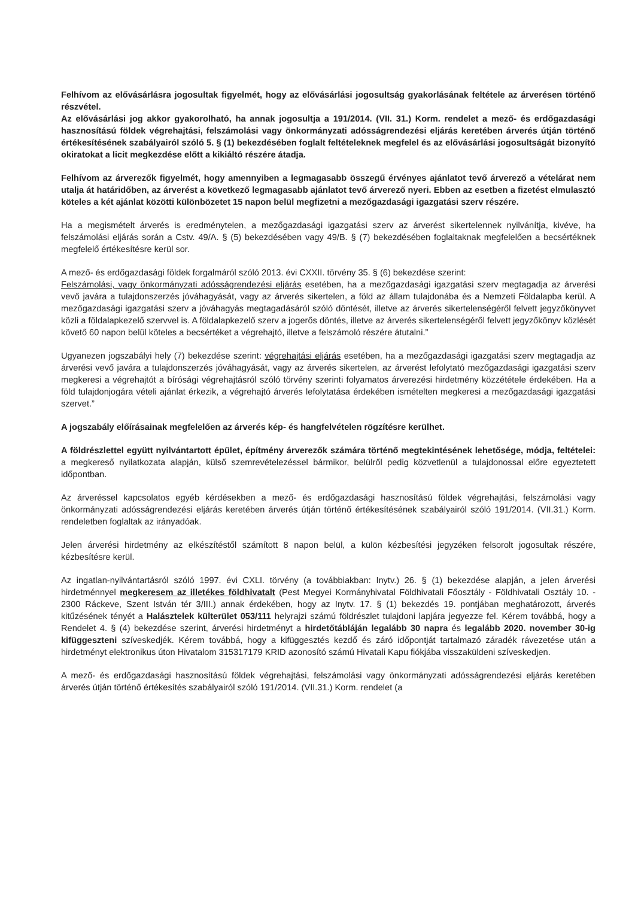Felhívom az elővásárlásra jogosultak figyelmét, hogy az elővásárlási jogosultság gyakorlásának feltétele az árverésen történő részvétel.
Az elővásárlási jog akkor gyakorolható, ha annak jogosultja a 191/2014. (VII. 31.) Korm. rendelet a mező- és erdőgazdasági hasznosítású földek végrehajtási, felszámolási vagy önkormányzati adósságrendezési eljárás keretében árverés útján történő értékesítésének szabályairól szóló 5. § (1) bekezdésében foglalt feltételeknek megfelel és az elővásárlási jogosultságát bizonyító okiratokat a licit megkezdése előtt a kikiáltó részére átadja.
Felhívom az árverezők figyelmét, hogy amennyiben a legmagasabb összegű érvényes ajánlatot tevő árverező a vételárat nem utalja át határidőben, az árverést a következő legmagasabb ajánlatot tevő árverező nyeri. Ebben az esetben a fizetést elmulasztó köteles a két ajánlat közötti különbözetet 15 napon belül megfizetni a mezőgazdasági igazgatási szerv részére.
Ha a megismételt árverés is eredménytelen, a mezőgazdasági igazgatási szerv az árverést sikertelennek nyilvánítja, kivéve, ha felszámolási eljárás során a Cstv. 49/A. § (5) bekezdésében vagy 49/B. § (7) bekezdésében foglaltaknak megfelelően a becsértéknek megfelelő értékesítésre kerül sor.
A mező- és erdőgazdasági földek forgalmáról szóló 2013. évi CXXII. törvény 35. § (6) bekezdése szerint:
Felszámolási, vagy önkormányzati adósságrendezési eljárás esetében, ha a mezőgazdasági igazgatási szerv megtagadja az árverési vevő javára a tulajdonszerzés jóváhagyását, vagy az árverés sikertelen, a föld az állam tulajdonába és a Nemzeti Földalapba kerül. A mezőgazdasági igazgatási szerv a jóváhagyás megtagadásáról szóló döntését, illetve az árverés sikertelenségéről felvett jegyzőkönyvet közli a földalapkezelő szervvel is. A földalapkezelő szerv a jogerős döntés, illetve az árverés sikertelenségéről felvett jegyzőkönyv közlését követő 60 napon belül köteles a becsértéket a végrehajtó, illetve a felszámoló részére átutalni.”
Ugyanezen jogszabályi hely (7) bekezdése szerint: végrehajtási eljárás esetében, ha a mezőgazdasági igazgatási szerv megtagadja az árverési vevő javára a tulajdonszerzés jóváhagyását, vagy az árverés sikertelen, az árverést lefolytató mezőgazdasági igazgatási szerv megkeresi a végrehajtót a bírósági végrehajtásról szóló törvény szerinti folyamatos árverezési hirdetmény közzététele érdekében. Ha a föld tulajdonjogára vételi ajánlat érkezik, a végrehajtó árverés lefolytatása érdekében ismételten megkeresi a mezőgazdasági igazgatási szervet.”
A jogszabály előírásainak megfelelően az árverés kép- és hangfelvételen rögzítésre kerülhet.
A földrészlettel együtt nyilvántartott épület, építmény árverezők számára történő megtekintésének lehetősége, módja, feltételei: a megkereső nyilatkozata alapján, külső szemrevételezéssel bármikor, belülről pedig közvetlenül a tulajdonossal előre egyeztetett időpontban.
Az árveréssel kapcsolatos egyéb kérdésekben a mező- és erdőgazdasági hasznosítású földek végrehajtási, felszámolási vagy önkormányzati adósságrendezési eljárás keretében árverés útján történő értékesítésének szabályairól szóló 191/2014. (VII.31.) Korm. rendeletben foglaltak az irányadóak.
Jelen árverési hirdetmény az elkészítéstől számított 8 napon belül, a külön kézbesítési jegyzéken felsorolt jogosultak részére, kézbesítésre kerül.
Az ingatlan-nyilvántartásról szóló 1997. évi CXLI. törvény (a továbbiakban: Inytv.) 26. § (1) bekezdése alapján, a jelen árverési hirdetménnyel megkeresem az illetékes földhivatalt (Pest Megyei Kormányhivatal Földhivatali Főosztály - Földhivatali Osztály 10. - 2300 Ráckeve, Szent István tér 3/III.) annak érdekében, hogy az Inytv. 17. § (1) bekezdés 19. pontjában meghatározott, árverés kitűzésének tényét a Halásztelek külterület 053/111 helyrajzi számú földrészlet tulajdoni lapjára jegyezze fel. Kérem továbbá, hogy a Rendelet 4. § (4) bekezdése szerint, árverési hirdetményt a hirdetőtábláján legalább 30 napra és legalább 2020. november 30-ig kifüggeszteni szíveskedjék. Kérem továbbá, hogy a kifüggesztés kezdő és záró időpontját tartalmazó záradék rávezetése után a hirdetményt elektronikus úton Hivatalom 315317179 KRID azonosító számú Hivatali Kapu fiókjába visszaküldeni szíveskedjen.
A mező- és erdőgazdasági hasznosítású földek végrehajtási, felszámolási vagy önkormányzati adósságrendezési eljárás keretében árverés útján történő értékesítés szabályairól szóló 191/2014. (VII.31.) Korm. rendelet (a